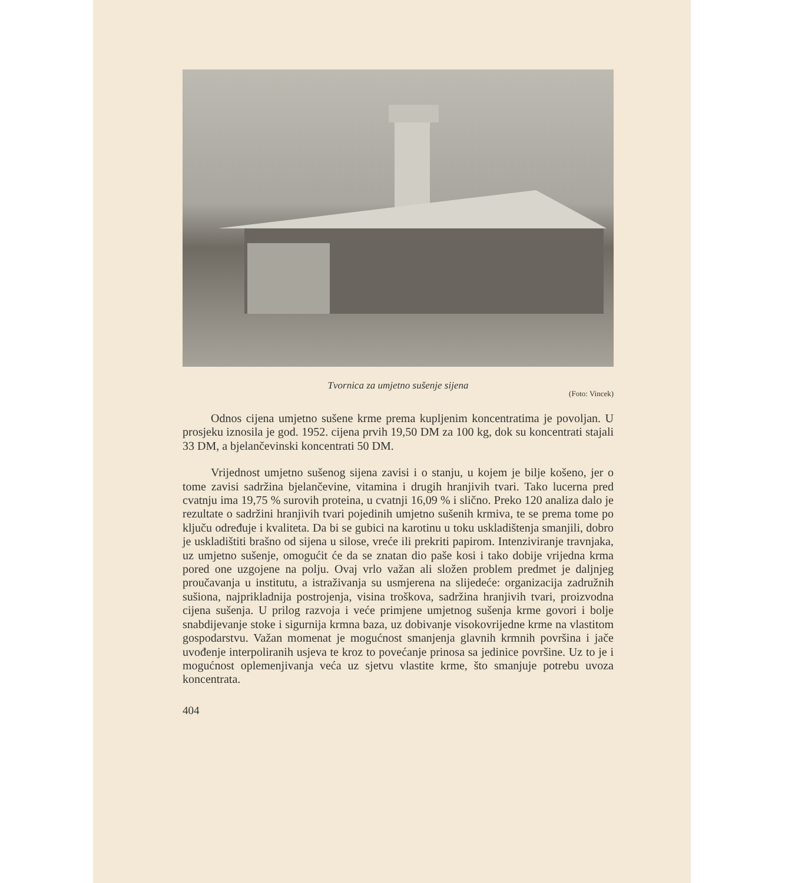Tvornica za umjetno sušenje sijena
(Foto: Vincek)
Odnos cijena umjetno sušene krme prema kupljenim koncentratima je povoljan. U prosjeku iznosila je god. 1952. cijena prvih 19,50 DM za 100 kg, dok su koncentrati stajali 33 DM, a bjelančevinski koncentrati 50 DM.
Vrijednost umjetno sušenog sijena zavisi i o stanju, u kojem je bilje košeno, jer o tome zavisi sadržina bjelančevine, vitamina i drugih hranjivih tvari. Tako lucerna pred cvatnju ima 19,75 % surovih proteina, u cvatnji 16,09 % i slično. Preko 120 analiza dalo je rezultate o sadržini hranjivih tvari pojedinih umjetno sušenih krmiva, te se prema tome po ključu određuje i kvaliteta. Da bi se gubici na karotinu u toku uskladištenja smanjili, dobro je uskladištiti brašno od sijena u silose, vreće ili prekriti papirom. Intenziviranje travnjaka, uz umjetno sušenje, omogućit će da se znatan dio paše kosi i tako dobije vrijedna krma pored one uzgojene na polju. Ovaj vrlo važan ali složen problem predmet je daljnjeg proučavanja u institutu, a istraživanja su usmjerena na slijedeće: organizacija zadružnih sušiona, najprikladnija postrojenja, visina troškova, sadržina hranjivih tvari, proizvodna cijena sušenja. U prilog razvoja i veće primjene umjetnog sušenja krme govori i bolje snabdijevanje stoke i sigurnija krmna baza, uz dobivanje visokovrijedne krme na vlastitom gospodarstvu. Važan momenat je mogućnost smanjenja glavnih krmnih površina i jače uvođenje interpoliranih usjeva te kroz to povećanje prinosa sa jedinice površine. Uz to je i mogućnost oplemenjivanja veća uz sjetvu vlastite krme, što smanjuje potrebu uvoza koncentrata.
404